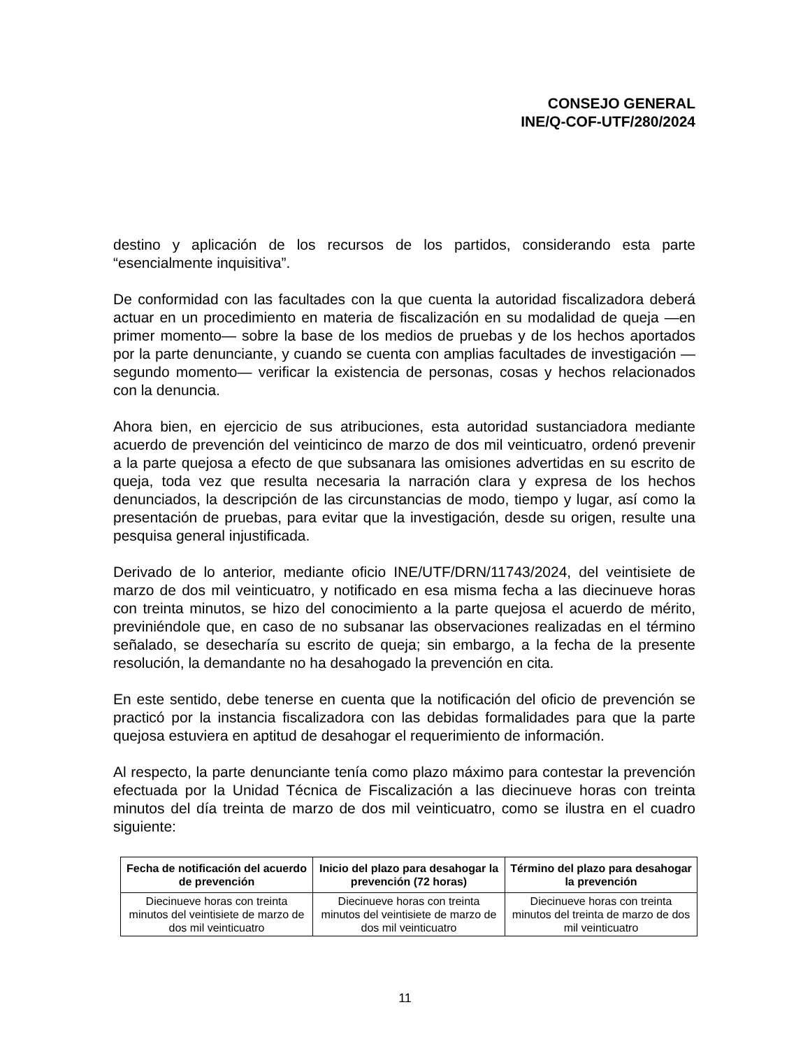CONSEJO GENERAL
INE/Q-COF-UTF/280/2024
destino y aplicación de los recursos de los partidos, considerando esta parte “esencialmente inquisitiva”.
De conformidad con las facultades con la que cuenta la autoridad fiscalizadora deberá actuar en un procedimiento en materia de fiscalización en su modalidad de queja —en primer momento— sobre la base de los medios de pruebas y de los hechos aportados por la parte denunciante, y cuando se cuenta con amplias facultades de investigación —segundo momento— verificar la existencia de personas, cosas y hechos relacionados con la denuncia.
Ahora bien, en ejercicio de sus atribuciones, esta autoridad sustanciadora mediante acuerdo de prevención del veinticinco de marzo de dos mil veinticuatro, ordenó prevenir a la parte quejosa a efecto de que subsanara las omisiones advertidas en su escrito de queja, toda vez que resulta necesaria la narración clara y expresa de los hechos denunciados, la descripción de las circunstancias de modo, tiempo y lugar, así como la presentación de pruebas, para evitar que la investigación, desde su origen, resulte una pesquisa general injustificada.
Derivado de lo anterior, mediante oficio INE/UTF/DRN/11743/2024, del veintisiete de marzo de dos mil veinticuatro, y notificado en esa misma fecha a las diecinueve horas con treinta minutos, se hizo del conocimiento a la parte quejosa el acuerdo de mérito, previniéndole que, en caso de no subsanar las observaciones realizadas en el término señalado, se desecharía su escrito de queja; sin embargo, a la fecha de la presente resolución, la demandante no ha desahogado la prevención en cita.
En este sentido, debe tenerse en cuenta que la notificación del oficio de prevención se practicó por la instancia fiscalizadora con las debidas formalidades para que la parte quejosa estuviera en aptitud de desahogar el requerimiento de información.
Al respecto, la parte denunciante tenía como plazo máximo para contestar la prevención efectuada por la Unidad Técnica de Fiscalización a las diecinueve horas con treinta minutos del día treinta de marzo de dos mil veinticuatro, como se ilustra en el cuadro siguiente:
| Fecha de notificación del acuerdo de prevención | Inicio del plazo para desahogar la prevención (72 horas) | Término del plazo para desahogar la prevención |
| --- | --- | --- |
| Diecinueve horas con treinta minutos del veintisiete de marzo de dos mil veinticuatro | Diecinueve horas con treinta minutos del veintisiete de marzo de dos mil veinticuatro | Diecinueve horas con treinta minutos del treinta de marzo de dos mil veinticuatro |
11